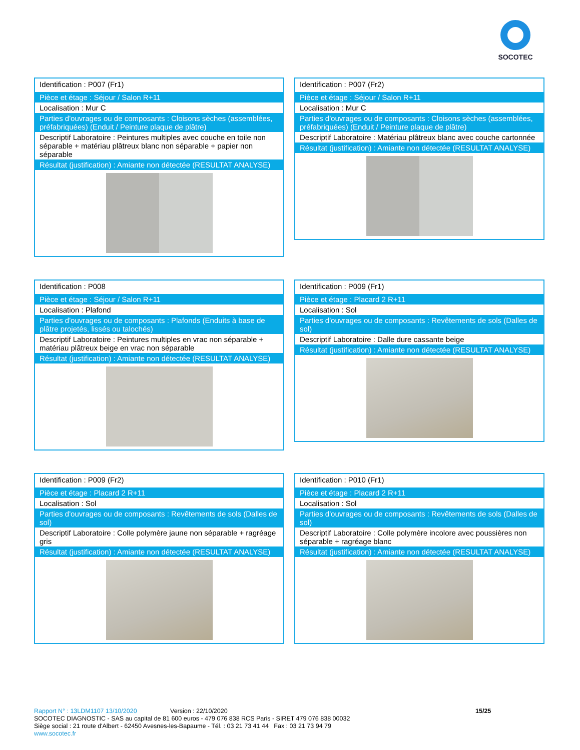SOCOTEC
Identification : P007 (Fr1)
Pièce et étage : Séjour / Salon R+11
Localisation : Mur C
Parties d'ouvrages ou de composants : Cloisons sèches (assemblées, préfabriquées) (Enduit / Peinture plaque de plâtre)
Descriptif Laboratoire : Peintures multiples avec couche en toile non séparable + matériau plâtreux blanc non séparable + papier non séparable
Résultat (justification) : Amiante non détectée (RESULTAT ANALYSE)
Identification : P007 (Fr2)
Pièce et étage : Séjour / Salon R+11
Localisation : Mur C
Parties d'ouvrages ou de composants : Cloisons sèches (assemblées, préfabriquées) (Enduit / Peinture plaque de plâtre)
Descriptif Laboratoire : Matériau plâtreux blanc avec couche cartonnée
Résultat (justification) : Amiante non détectée (RESULTAT ANALYSE)
Identification : P008
Pièce et étage : Séjour / Salon R+11
Localisation : Plafond
Parties d'ouvrages ou de composants : Plafonds (Enduits à base de plâtre projetés, lissés ou talochés)
Descriptif Laboratoire : Peintures multiples en vrac non séparable + matériau plâtreux beige en vrac non séparable
Résultat (justification) : Amiante non détectée (RESULTAT ANALYSE)
Identification : P009 (Fr1)
Pièce et étage : Placard 2 R+11
Localisation : Sol
Parties d'ouvrages ou de composants : Revêtements de sols (Dalles de sol)
Descriptif Laboratoire : Dalle dure cassante beige
Résultat (justification) : Amiante non détectée (RESULTAT ANALYSE)
Identification : P009 (Fr2)
Pièce et étage : Placard 2 R+11
Localisation : Sol
Parties d'ouvrages ou de composants : Revêtements de sols (Dalles de sol)
Descriptif Laboratoire : Colle polymère jaune non séparable + ragréage gris
Résultat (justification) : Amiante non détectée (RESULTAT ANALYSE)
Identification : P010 (Fr1)
Pièce et étage : Placard 2 R+11
Localisation : Sol
Parties d'ouvrages ou de composants : Revêtements de sols (Dalles de sol)
Descriptif Laboratoire : Colle polymère incolore avec poussières non séparable + ragréage blanc
Résultat (justification) : Amiante non détectée (RESULTAT ANALYSE)
Rapport N° : 13LDM1107 13/10/2020 Version : 22/10/2020 15/25
SOCOTEC DIAGNOSTIC - SAS au capital de 81 600 euros - 479 076 838 RCS Paris - SIRET 479 076 838 00032
Siège social : 21 route d'Albert - 62450 Avesnes-les-Bapaume - Tél. : 03 21 73 41 44 Fax : 03 21 73 94 79
www.socotec.fr